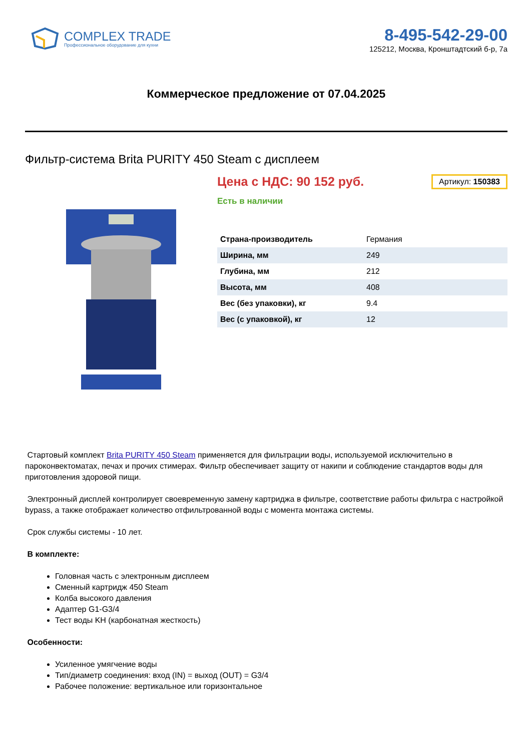COMPLEX TRADE
Профессиональное оборудование для кухни
8-495-542-29-00
125212, Москва, Кронштадтский б-р, 7а
Коммерческое предложение от 07.04.2025
Фильтр-система Brita PURITY 450 Steam с дисплеем
Цена с НДС: 90 152 руб.
Артикул: 150383
Есть в наличии
| Страна-производитель | Германия |
| Ширина, мм | 249 |
| Глубина, мм | 212 |
| Высота, мм | 408 |
| Вес (без упаковки), кг | 9.4 |
| Вес (с упаковкой), кг | 12 |
Стартовый комплект Brita PURITY 450 Steam применяется для фильтрации воды, используемой исключительно в пароконвектоматах, печах и прочих стимерах. Фильтр обеспечивает защиту от накипи и соблюдение стандартов воды для приготовления здоровой пищи.
Электронный дисплей контролирует своевременную замену картриджа в фильтре, соответствие работы фильтра с настройкой bypass, а также отображает количество отфильтрованной воды с момента монтажа системы.
Срок службы системы - 10 лет.
В комплекте:
Головная часть с электронным дисплеем
Сменный картридж 450 Steam
Колба высокого давления
Адаптер G1-G3/4
Тест воды KH (карбонатная жесткость)
Особенности:
Усиленное умягчение воды
Тип/диаметр соединения: вход (IN) = выход (OUT) = G3/4
Рабочее положение: вертикальное или горизонтальное